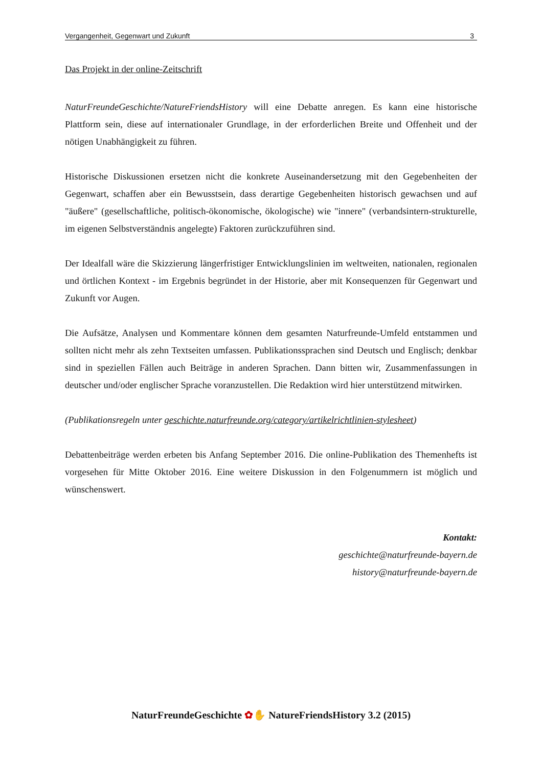Vergangenheit, Gegenwart und Zukunft 3
Das Projekt in der online-Zeitschrift
NaturFreundeGeschichte/NatureFriendsHistory will eine Debatte anregen. Es kann eine historische Plattform sein, diese auf internationaler Grundlage, in der erforderlichen Breite und Offenheit und der nötigen Unabhängigkeit zu führen.
Historische Diskussionen ersetzen nicht die konkrete Auseinandersetzung mit den Gegebenheiten der Gegenwart, schaffen aber ein Bewusstsein, dass derartige Gegebenheiten historisch gewachsen und auf "äußere" (gesellschaftliche, politisch-ökonomische, ökologische) wie "innere" (verbandsintern-strukturelle, im eigenen Selbstverständnis angelegte) Faktoren zurückzuführen sind.
Der Idealfall wäre die Skizzierung längerfristiger Entwicklungslinien im weltweiten, nationalen, regionalen und örtlichen Kontext - im Ergebnis begründet in der Historie, aber mit Konsequenzen für Gegenwart und Zukunft vor Augen.
Die Aufsätze, Analysen und Kommentare können dem gesamten Naturfreunde-Umfeld entstammen und sollten nicht mehr als zehn Textseiten umfassen. Publikationssprachen sind Deutsch und Englisch; denkbar sind in speziellen Fällen auch Beiträge in anderen Sprachen. Dann bitten wir, Zusammenfassungen in deutscher und/oder englischer Sprache voranzustellen. Die Redaktion wird hier unterstützend mitwirken.
(Publikationsregeln unter geschichte.naturfreunde.org/category/artikelrichtlinien-stylesheet)
Debattenbeiträge werden erbeten bis Anfang September 2016. Die online-Publikation des Themenhefts ist vorgesehen für Mitte Oktober 2016. Eine weitere Diskussion in den Folgenummern ist möglich und wünschenswert.
Kontakt:
geschichte@naturfreunde-bayern.de
history@naturfreunde-bayern.de
NaturFreundeGeschichte ✿✋ NatureFriendsHistory 3.2 (2015)